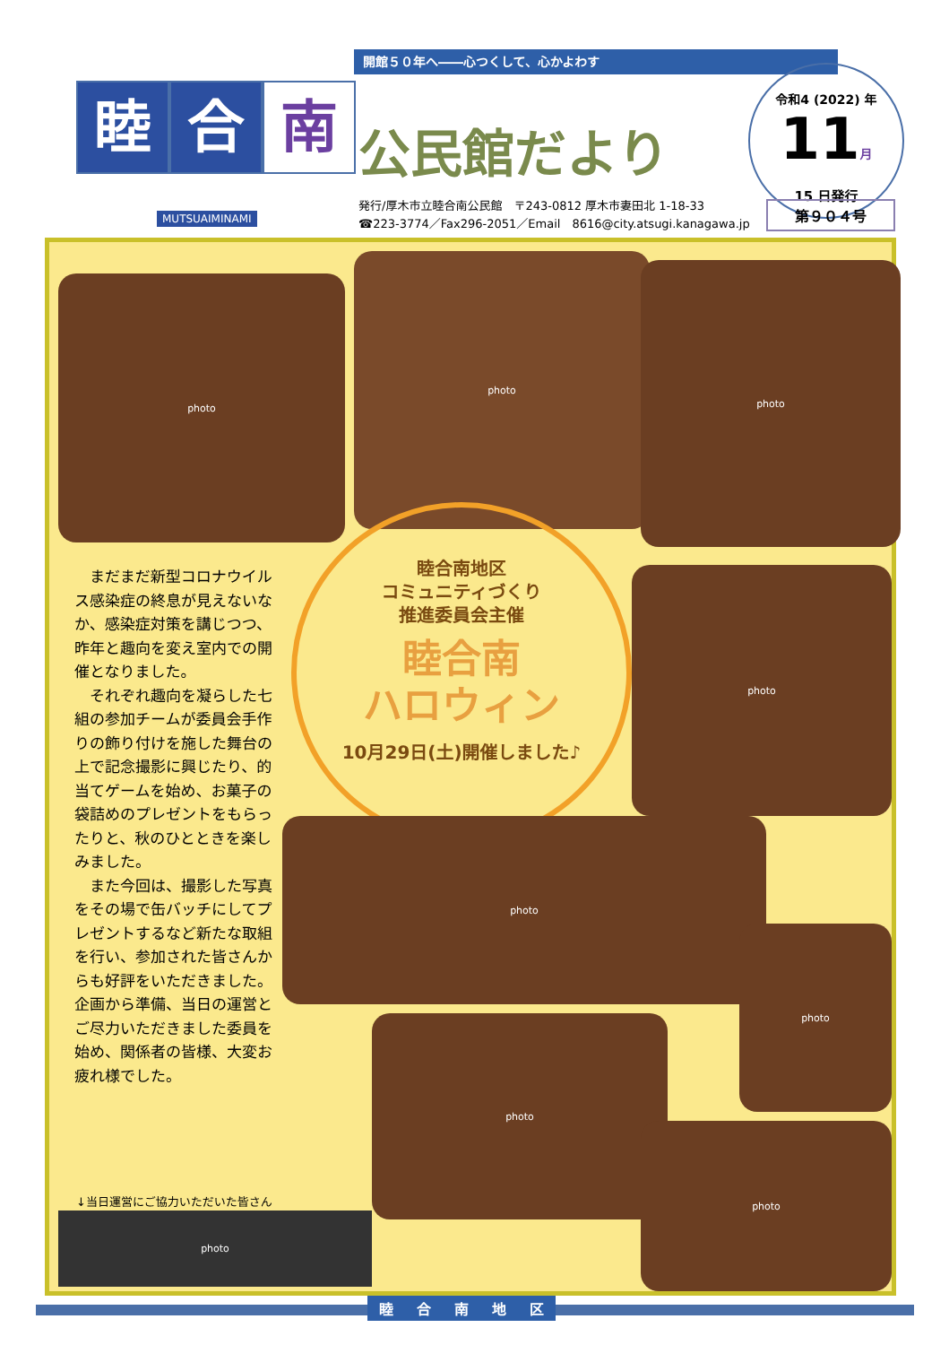睦 合 南
MUTSUAIMINAMI
開館５０年へ――心つくして、心かよわす
公民館だより
令和4 (2022) 年
11月
15 日発行
発行/厚木市立睦合南公民館　〒243-0812 厚木市妻田北 1-18-33
☎223-3774／Fax296-2051／Email　8616@city.atsugi.kanagawa.jp
第９０４号
photo
photo
photo
photo
睦合南地区
コミュニティづくり
推進委員会主催
睦合南
ハロウィン
10月29日(土)開催しました♪
　まだまだ新型コロナウイルス感染症の終息が見えないなか、感染症対策を講じつつ、昨年と趣向を変え室内での開催となりました。
　それぞれ趣向を凝らした七組の参加チームが委員会手作りの飾り付けを施した舞台の上で記念撮影に興じたり、的当てゲームを始め、お菓子の袋詰めのプレゼントをもらったりと、秋のひとときを楽しみました。
　また今回は、撮影した写真をその場で缶バッチにしてプレゼントするなど新たな取組を行い、参加された皆さんからも好評をいただきました。企画から準備、当日の運営とご尽力いただきました委員を始め、関係者の皆様、大変お疲れ様でした。
photo
photo
photo
photo
↓当日運営にご協力いただいた皆さん
photo
睦合南地区